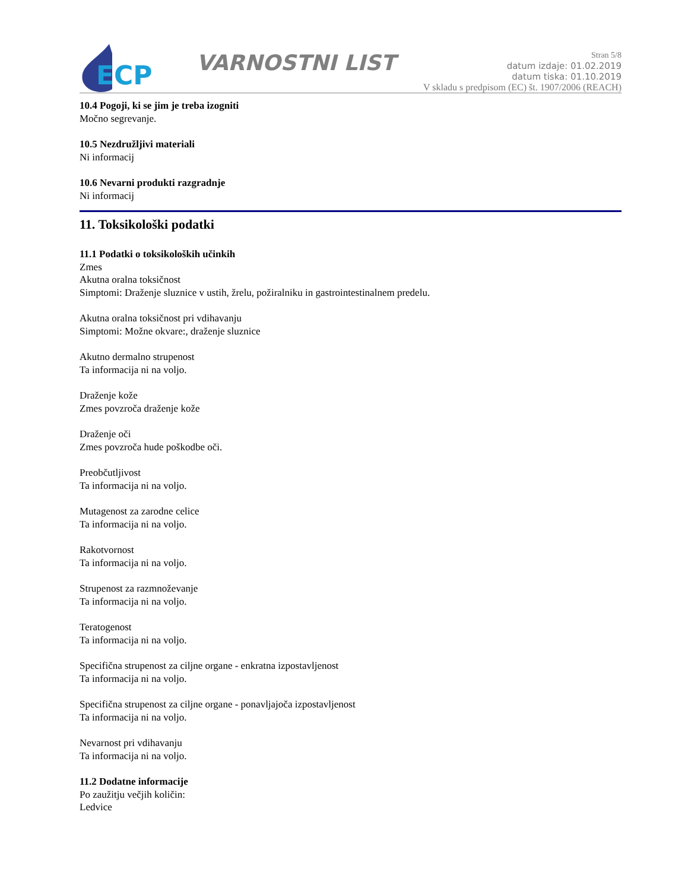ECP
VARNOSTNI LIST
Stran 5/8
datum izdaje: 01.02.2019
datum tiska: 01.10.2019
V skladu s predpisom (EC) št. 1907/2006 (REACH)
10.4 Pogoji, ki se jim je treba izogniti
Močno segrevanje.
10.5 Nezdružljivi materiali
Ni informacij
10.6 Nevarni produkti razgradnje
Ni informacij
11. Toksikološki podatki
11.1 Podatki o toksikoloških učinkih
Zmes
Akutna oralna toksičnost
Simptomi: Draženje sluznice v ustih, žrelu, požiralniku in gastrointestinalnem predelu.
Akutna oralna toksičnost pri vdihavanju
Simptomi: Možne okvare:, draženje sluznice
Akutno dermalno strupenost
Ta informacija ni na voljo.
Draženje kože
Zmes povzroča draženje kože
Draženje oči
Zmes povzroča hude poškodbe oči.
Preobčutljivost
Ta informacija ni na voljo.
Mutagenost za zarodne celice
Ta informacija ni na voljo.
Rakotvornost
Ta informacija ni na voljo.
Strupenost za razmnoževanje
Ta informacija ni na voljo.
Teratogenost
Ta informacija ni na voljo.
Specifična strupenost za ciljne organe - enkratna izpostavljenost
Ta informacija ni na voljo.
Specifična strupenost za ciljne organe - ponavljajoča izpostavljenost
Ta informacija ni na voljo.
Nevarnost pri vdihavanju
Ta informacija ni na voljo.
11.2 Dodatne informacije
Po zaužitju večjih količin:
Ledvice